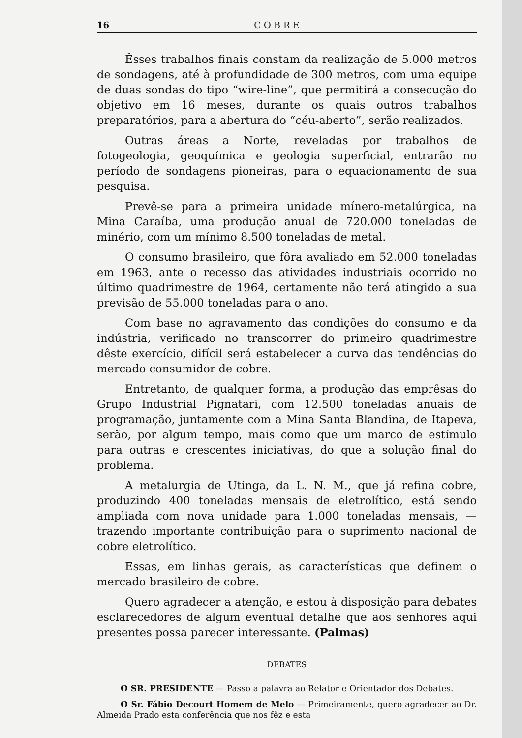16 COBRE
Êsses trabalhos finais constam da realização de 5.000 metros de sondagens, até à profundidade de 300 metros, com uma equipe de duas sondas do tipo “wire-line”, que permitirá a consecução do objetivo em 16 meses, durante os quais outros trabalhos preparatórios, para a abertura do “céu-aberto”, serão realizados.
Outras áreas a Norte, reveladas por trabalhos de fotogeologia, geoquímica e geologia superficial, entrarão no período de sondagens pioneiras, para o equacionamento de sua pesquisa.
Prevê-se para a primeira unidade mínero-metalúrgica, na Mina Caraíba, uma produção anual de 720.000 toneladas de minério, com um mínimo 8.500 toneladas de metal.
O consumo brasileiro, que fôra avaliado em 52.000 toneladas em 1963, ante o recesso das atividades industriais ocorrido no último quadrimestre de 1964, certamente não terá atingido a sua previsão de 55.000 toneladas para o ano.
Com base no agravamento das condições do consumo e da indústria, verificado no transcorrer do primeiro quadrimestre dêste exercício, difícil será estabelecer a curva das tendências do mercado consumidor de cobre.
Entretanto, de qualquer forma, a produção das emprêsas do Grupo Industrial Pignatari, com 12.500 toneladas anuais de programação, juntamente com a Mina Santa Blandina, de Itapeva, serão, por algum tempo, mais como que um marco de estímulo para outras e crescentes iniciativas, do que a solução final do problema.
A metalurgia de Utinga, da L. N. M., que já refina cobre, produzindo 400 toneladas mensais de eletrolítico, está sendo ampliada com nova unidade para 1.000 toneladas mensais, — trazendo importante contribuição para o suprimento nacional de cobre eletrolítico.
Essas, em linhas gerais, as características que definem o mercado brasileiro de cobre.
Quero agradecer a atenção, e estou à disposição para debates esclarecedores de algum eventual detalhe que aos senhores aqui presentes possa parecer interessante. (Palmas)
DEBATES
O SR. PRESIDENTE — Passo a palavra ao Relator e Orientador dos Debates.
O Sr. Fábio Decourt Homem de Melo — Primeiramente, quero agradecer ao Dr. Almeida Prado esta conferência que nos fêz e esta